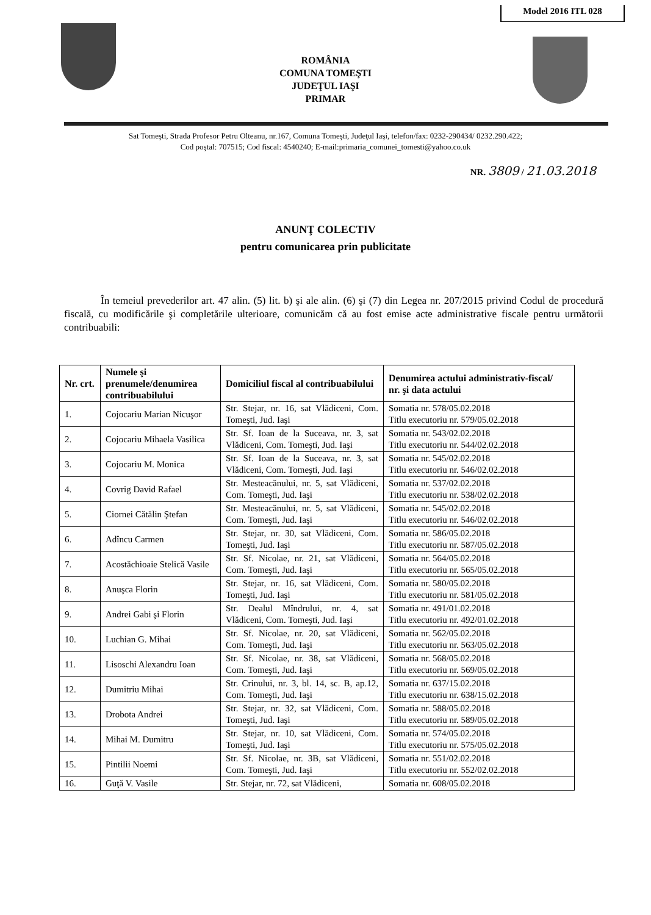Model 2016 ITL 028
ROMÂNIA
COMUNA TOMEŞTI
JUDEŢUL IAŞI
PRIMAR
Sat Tomeşti, Strada Profesor Petru Olteanu, nr.167, Comuna Tomeşti, Judeţul Iaşi, telefon/fax: 0232-290434/ 0232.290.422;
Cod poştal: 707515; Cod fiscal: 4540240; E-mail:primaria_comunei_tomesti@yahoo.co.uk
NR. 3809 / 21.03.2018
ANUNŢ COLECTIV
pentru comunicarea prin publicitate
În temeiul prevederilor art. 47 alin. (5) lit. b) şi ale alin. (6) şi (7) din Legea nr. 207/2015 privind Codul de procedură fiscală, cu modificările şi completările ulterioare, comunicăm că au fost emise acte administrative fiscale pentru următorii contribuabili:
| Nr. crt. | Numele şi prenumele/denumirea contribuabilului | Domiciliul fiscal al contribuabilului | Denumirea actului administrativ-fiscal/ nr. şi data actului |
| --- | --- | --- | --- |
| 1. | Cojocariu Marian Nicuşor | Str. Stejar, nr. 16, sat Vlădiceni, Com. Tomeşti, Jud. Iaşi | Somatia nr. 578/05.02.2018 Titlu executoriu nr. 579/05.02.2018 |
| 2. | Cojocariu Mihaela Vasilica | Str. Sf. Ioan de la Suceava, nr. 3, sat Vlădiceni, Com. Tomeşti, Jud. Iaşi | Somatia nr. 543/02.02.2018 Titlu executoriu nr. 544/02.02.2018 |
| 3. | Cojocariu M. Monica | Str. Sf. Ioan de la Suceava, nr. 3, sat Vlădiceni, Com. Tomeşti, Jud. Iaşi | Somatia nr. 545/02.02.2018 Titlu executoriu nr. 546/02.02.2018 |
| 4. | Covrig David Rafael | Str. Mesteacănului, nr. 5, sat Vlădiceni, Com. Tomeşti, Jud. Iaşi | Somatia nr. 537/02.02.2018 Titlu executoriu nr. 538/02.02.2018 |
| 5. | Ciornei Cătălin Ştefan | Str. Mesteacănului, nr. 5, sat Vlădiceni, Com. Tomeşti, Jud. Iaşi | Somatia nr. 545/02.02.2018 Titlu executoriu nr. 546/02.02.2018 |
| 6. | Adîncu Carmen | Str. Stejar, nr. 30, sat Vlădiceni, Com. Tomeşti, Jud. Iaşi | Somatia nr. 586/05.02.2018 Titlu executoriu nr. 587/05.02.2018 |
| 7. | Acostăchioaie Stelică Vasile | Str. Sf. Nicolae, nr. 21, sat Vlădiceni, Com. Tomeşti, Jud. Iaşi | Somatia nr. 564/05.02.2018 Titlu executoriu nr. 565/05.02.2018 |
| 8. | Anuşca Florin | Str. Stejar, nr. 16, sat Vlădiceni, Com. Tomeşti, Jud. Iaşi | Somatia nr. 580/05.02.2018 Titlu executoriu nr. 581/05.02.2018 |
| 9. | Andrei Gabi şi Florin | Str. Dealul Mîndrului, nr. 4, sat Vlădiceni, Com. Tomeşti, Jud. Iaşi | Somatia nr. 491/01.02.2018 Titlu executoriu nr. 492/01.02.2018 |
| 10. | Luchian G. Mihai | Str. Sf. Nicolae, nr. 20, sat Vlădiceni, Com. Tomeşti, Jud. Iaşi | Somatia nr. 562/05.02.2018 Titlu executoriu nr. 563/05.02.2018 |
| 11. | Lisoschi Alexandru Ioan | Str. Sf. Nicolae, nr. 38, sat Vlădiceni, Com. Tomeşti, Jud. Iaşi | Somatia nr. 568/05.02.2018 Titlu executoriu nr. 569/05.02.2018 |
| 12. | Dumitriu Mihai | Str. Crinului, nr. 3, bl. 14, sc. B, ap.12, Com. Tomeşti, Jud. Iaşi | Somatia nr. 637/15.02.2018 Titlu executoriu nr. 638/15.02.2018 |
| 13. | Drobota Andrei | Str. Stejar, nr. 32, sat Vlădiceni, Com. Tomeşti, Jud. Iaşi | Somatia nr. 588/05.02.2018 Titlu executoriu nr. 589/05.02.2018 |
| 14. | Mihai M. Dumitru | Str. Stejar, nr. 10, sat Vlădiceni, Com. Tomeşti, Jud. Iaşi | Somatia nr. 574/05.02.2018 Titlu executoriu nr. 575/05.02.2018 |
| 15. | Pintilii Noemi | Str. Sf. Nicolae, nr. 3B, sat Vlădiceni, Com. Tomeşti, Jud. Iaşi | Somatia nr. 551/02.02.2018 Titlu executoriu nr. 552/02.02.2018 |
| 16. | Guţă V. Vasile | Str. Stejar, nr. 72, sat Vlădiceni, | Somatia nr. 608/05.02.2018 |